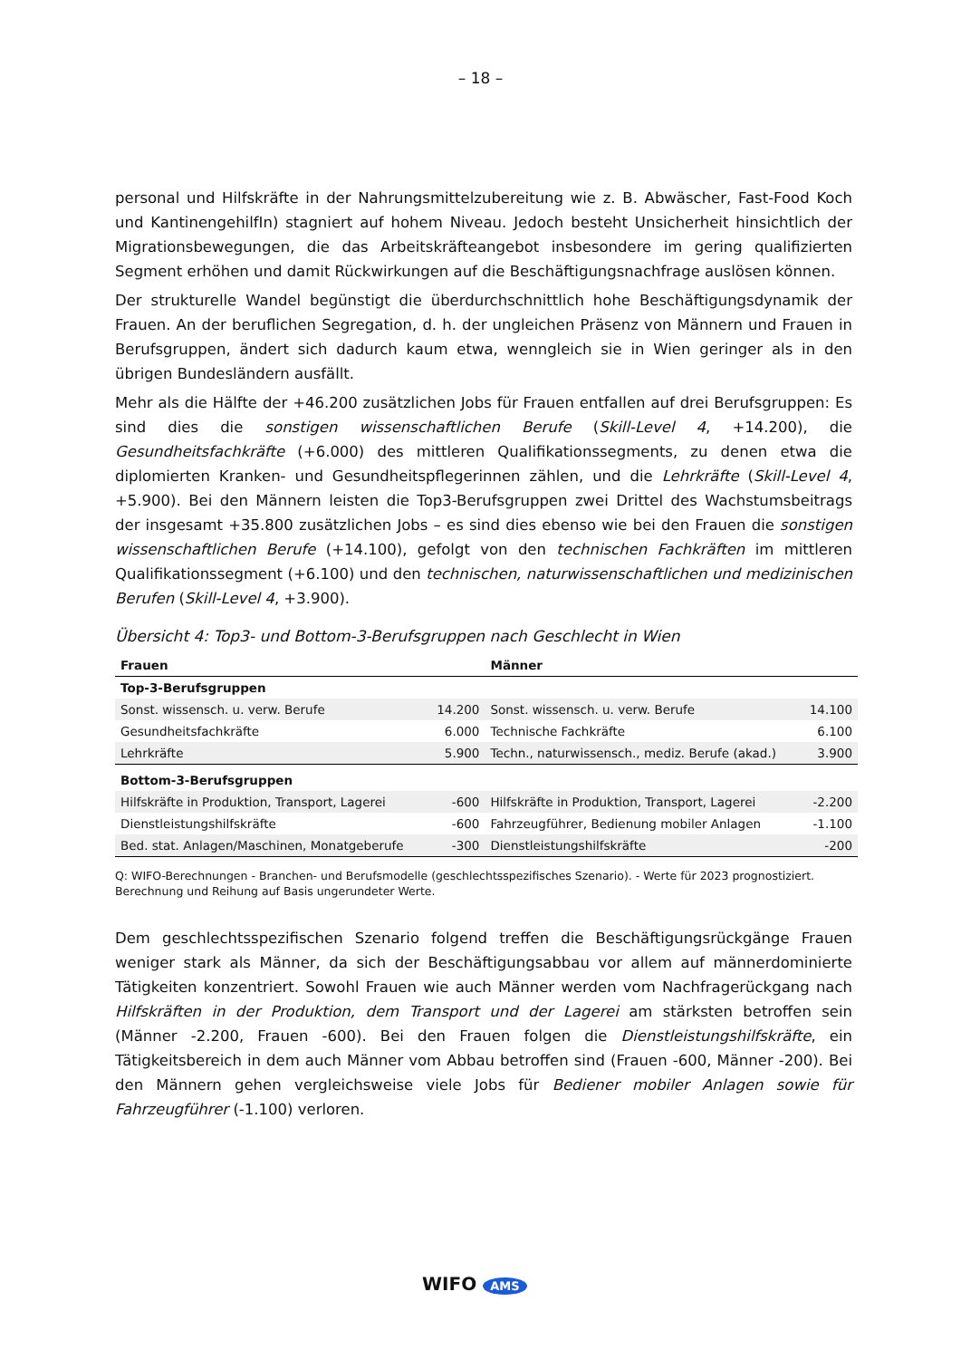– 18 –
personal und Hilfskräfte in der Nahrungsmittelzubereitung wie z. B. Abwäscher, Fast-Food Koch und KantinengehilfIn) stagniert auf hohem Niveau. Jedoch besteht Unsicherheit hinsichtlich der Migrationsbewegungen, die das Arbeitskräfteangebot insbesondere im gering qualifizierten Segment erhöhen und damit Rückwirkungen auf die Beschäftigungsnachfrage auslösen können.
Der strukturelle Wandel begünstigt die überdurchschnittlich hohe Beschäftigungsdynamik der Frauen. An der beruflichen Segregation, d. h. der ungleichen Präsenz von Männern und Frauen in Berufsgruppen, ändert sich dadurch kaum etwa, wenngleich sie in Wien geringer als in den übrigen Bundesländern ausfällt.
Mehr als die Hälfte der +46.200 zusätzlichen Jobs für Frauen entfallen auf drei Berufsgruppen: Es sind dies die sonstigen wissenschaftlichen Berufe (Skill-Level 4, +14.200), die Gesundheitsfachkräfte (+6.000) des mittleren Qualifikationssegments, zu denen etwa die diplomierten Kranken- und Gesundheitspflegerinnen zählen, und die Lehrkräfte (Skill-Level 4, +5.900). Bei den Männern leisten die Top3-Berufsgruppen zwei Drittel des Wachstumsbeitrags der insgesamt +35.800 zusätzlichen Jobs – es sind dies ebenso wie bei den Frauen die sonstigen wissenschaftlichen Berufe (+14.100), gefolgt von den technischen Fachkräften im mittleren Qualifikationssegment (+6.100) und den technischen, naturwissenschaftlichen und medizinischen Berufen (Skill-Level 4, +3.900).
Übersicht 4: Top3- und Bottom-3-Berufsgruppen nach Geschlecht in Wien
| Frauen | | Männer | |
| --- | --- | --- | --- |
| Top-3-Berufsgruppen | | | |
| Sonst. wissensch. u. verw. Berufe | 14.200 | Sonst. wissensch. u. verw. Berufe | 14.100 |
| Gesundheitsfachkräfte | 6.000 | Technische Fachkräfte | 6.100 |
| Lehrkräfte | 5.900 | Techn., naturwissensch., mediz. Berufe (akad.) | 3.900 |
| Bottom-3-Berufsgruppen | | | |
| Hilfskräfte in Produktion, Transport, Lagerei | -600 | Hilfskräfte in Produktion, Transport, Lagerei | -2.200 |
| Dienstleistungshilfskräfte | -600 | Fahrzeugführer, Bedienung mobiler Anlagen | -1.100 |
| Bed. stat. Anlagen/Maschinen, Monatgeberufe | -300 | Dienstleistungshilfskräfte | -200 |
Q: WIFO-Berechnungen - Branchen- und Berufsmodelle (geschlechtsspezifisches Szenario). - Werte für 2023 prognostiziert. Berechnung und Reihung auf Basis ungerundeter Werte.
Dem geschlechtsspezifischen Szenario folgend treffen die Beschäftigungsrückgänge Frauen weniger stark als Männer, da sich der Beschäftigungsabbau vor allem auf männerdominierte Tätigkeiten konzentriert. Sowohl Frauen wie auch Männer werden vom Nachfragerückgang nach Hilfskräften in der Produktion, dem Transport und der Lagerei am stärksten betroffen sein (Männer -2.200, Frauen -600). Bei den Frauen folgen die Dienstleistungshilfskräfte, ein Tätigkeitsbereich in dem auch Männer vom Abbau betroffen sind (Frauen -600, Männer -200). Bei den Männern gehen vergleichsweise viele Jobs für Bediener mobiler Anlagen sowie für Fahrzeugführer (-1.100) verloren.
WIFO AMS